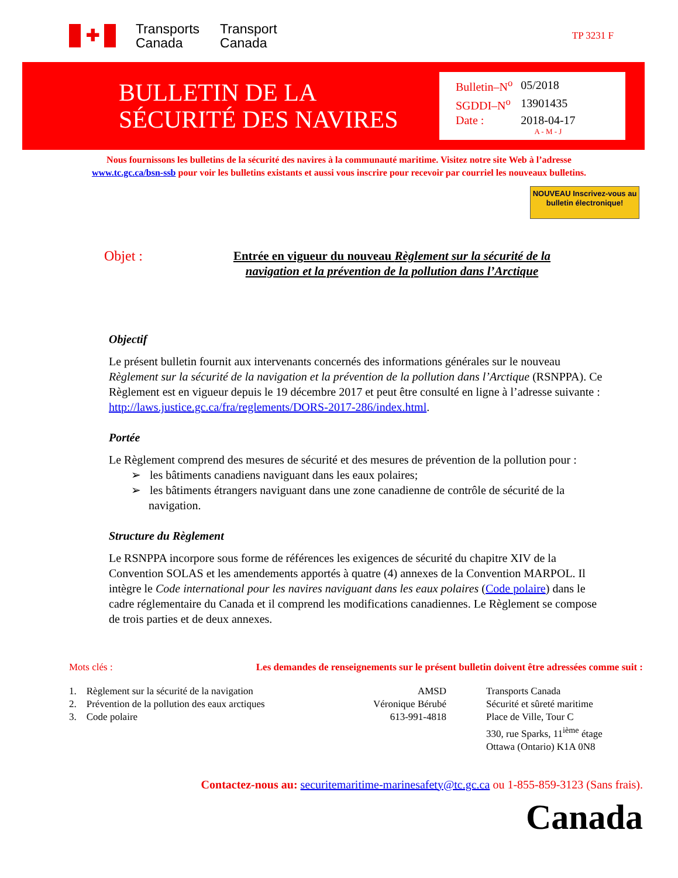✚
Transports
Canada
Transport
Canada
TP 3231 F
BULLETIN DE LA SÉCURITÉ DES NAVIRES
| Bulletin–N<sup>o</sup> | 05/2018 |
| SGDDI–N<sup>o</sup> | 13901435 |
| Date : | 2018-04-17 |
| | A - M - J |
Nous fournissons les bulletins de la sécurité des navires à la communauté maritime. Visitez notre site Web à l’adresse
www.tc.gc.ca/bsn-ssb pour voir les bulletins existants et aussi vous inscrire pour recevoir par courriel les nouveaux bulletins.
NOUVEAU Inscrivez-vous au bulletin électronique!
Objet :
Entrée en vigueur du nouveau Règlement sur la sécurité de la navigation et la prévention de la pollution dans l’Arctique
Objectif
Le présent bulletin fournit aux intervenants concernés des informations générales sur le nouveau Règlement sur la sécurité de la navigation et la prévention de la pollution dans l’Arctique (RSNPPA). Ce Règlement est en vigueur depuis le 19 décembre 2017 et peut être consulté en ligne à l’adresse suivante : http://laws.justice.gc.ca/fra/reglements/DORS-2017-286/index.html.
Portée
Le Règlement comprend des mesures de sécurité et des mesures de prévention de la pollution pour :
➢ les bâtiments canadiens naviguant dans les eaux polaires;
➢ les bâtiments étrangers naviguant dans une zone canadienne de contrôle de sécurité de la navigation.
Structure du Règlement
Le RSNPPA incorpore sous forme de références les exigences de sécurité du chapitre XIV de la Convention SOLAS et les amendements apportés à quatre (4) annexes de la Convention MARPOL. Il intègre le Code international pour les navires naviguant dans les eaux polaires (Code polaire) dans le cadre réglementaire du Canada et il comprend les modifications canadiennes. Le Règlement se compose de trois parties et de deux annexes.
Mots clés : Les demandes de renseignements sur le présent bulletin doivent être adressées comme suit :
1. Règlement sur la sécurité de la navigation
2. Prévention de la pollution des eaux arctiques
3. Code polaire
AMSD
Véronique Bérubé
613-991-4818
Transports Canada
Sécurité et sûreté maritime
Place de Ville, Tour C
330, rue Sparks, 11<sup>ième</sup> étage
Ottawa (Ontario) K1A 0N8
Contactez-nous au: securitemaritime-marinesafety@tc.gc.ca ou 1-855-859-3123 (Sans frais).
Canada